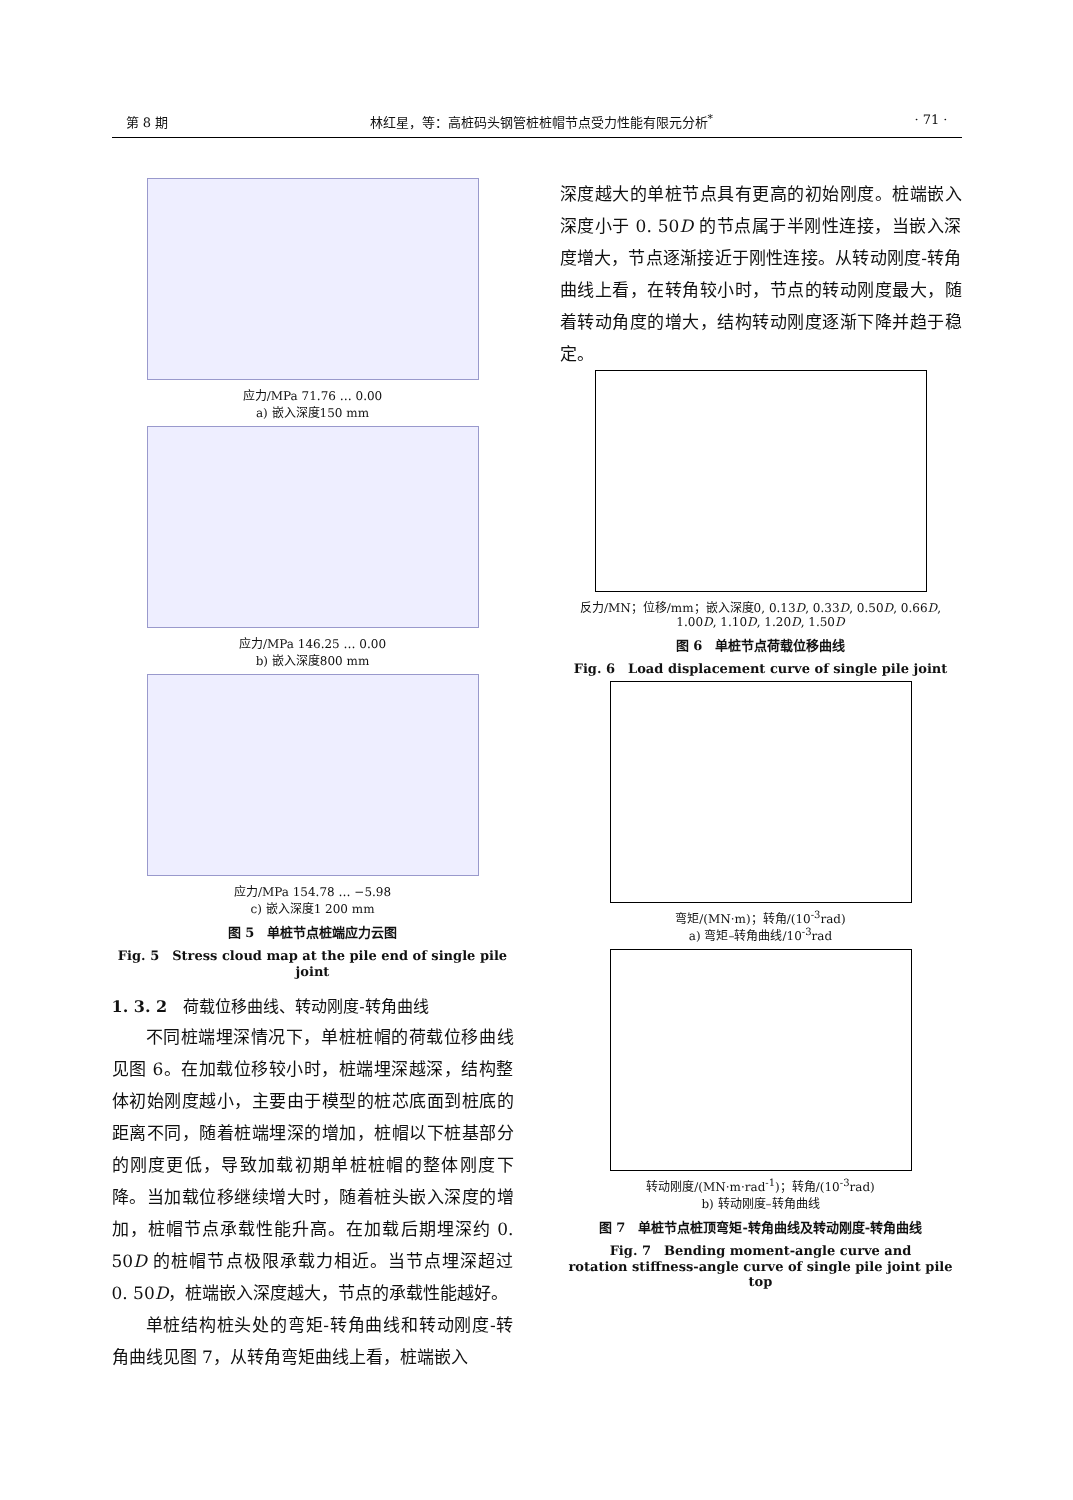第 8 期 林红星，等：高桩码头钢管桩桩帽节点受力性能有限元分析<sup>*</sup> · 71 ·
应力/MPa 71.76 … 0.00
a) 嵌入深度150 mm
应力/MPa 146.25 … 0.00
b) 嵌入深度800 mm
应力/MPa 154.78 … −5.98
c) 嵌入深度1 200 mm
图 5　单桩节点桩端应力云图
Fig. 5　Stress cloud map at the pile end of single pile joint
1. 3. 2　荷载位移曲线、转动刚度-转角曲线
不同桩端埋深情况下，单桩桩帽的荷载位移曲线见图 6。在加载位移较小时，桩端埋深越深，结构整体初始刚度越小，主要由于模型的桩芯底面到桩底的距离不同，随着桩端埋深的增加，桩帽以下桩基部分的刚度更低，导致加载初期单桩桩帽的整体刚度下降。当加载位移继续增大时，随着桩头嵌入深度的增加，桩帽节点承载性能升高。在加载后期埋深约 0. 50D 的桩帽节点极限承载力相近。当节点埋深超过 0. 50D，桩端嵌入深度越大，节点的承载性能越好。
单桩结构桩头处的弯矩-转角曲线和转动刚度-转角曲线见图 7，从转角弯矩曲线上看，桩端嵌入
深度越大的单桩节点具有更高的初始刚度。桩端嵌入深度小于 0. 50D 的节点属于半刚性连接，当嵌入深度增大，节点逐渐接近于刚性连接。从转动刚度-转角曲线上看，在转角较小时，节点的转动刚度最大，随着转动角度的增大，结构转动刚度逐渐下降并趋于稳定。
反力/MN；位移/mm；嵌入深度0, 0.13D, 0.33D, 0.50D, 0.66D, 1.00D, 1.10D, 1.20D, 1.50D
图 6　单桩节点荷载位移曲线
Fig. 6　Load displacement curve of single pile joint
弯矩/(MN·m)；转角/(10<sup>-3</sup>rad)
a) 弯矩–转角曲线/10<sup>-3</sup>rad
转动刚度/(MN·m·rad<sup>-1</sup>)；转角/(10<sup>-3</sup>rad)
b) 转动刚度–转角曲线
图 7　单桩节点桩顶弯矩-转角曲线及转动刚度-转角曲线
Fig. 7　Bending moment-angle curve and
rotation stiffness-angle curve of single pile joint pile top